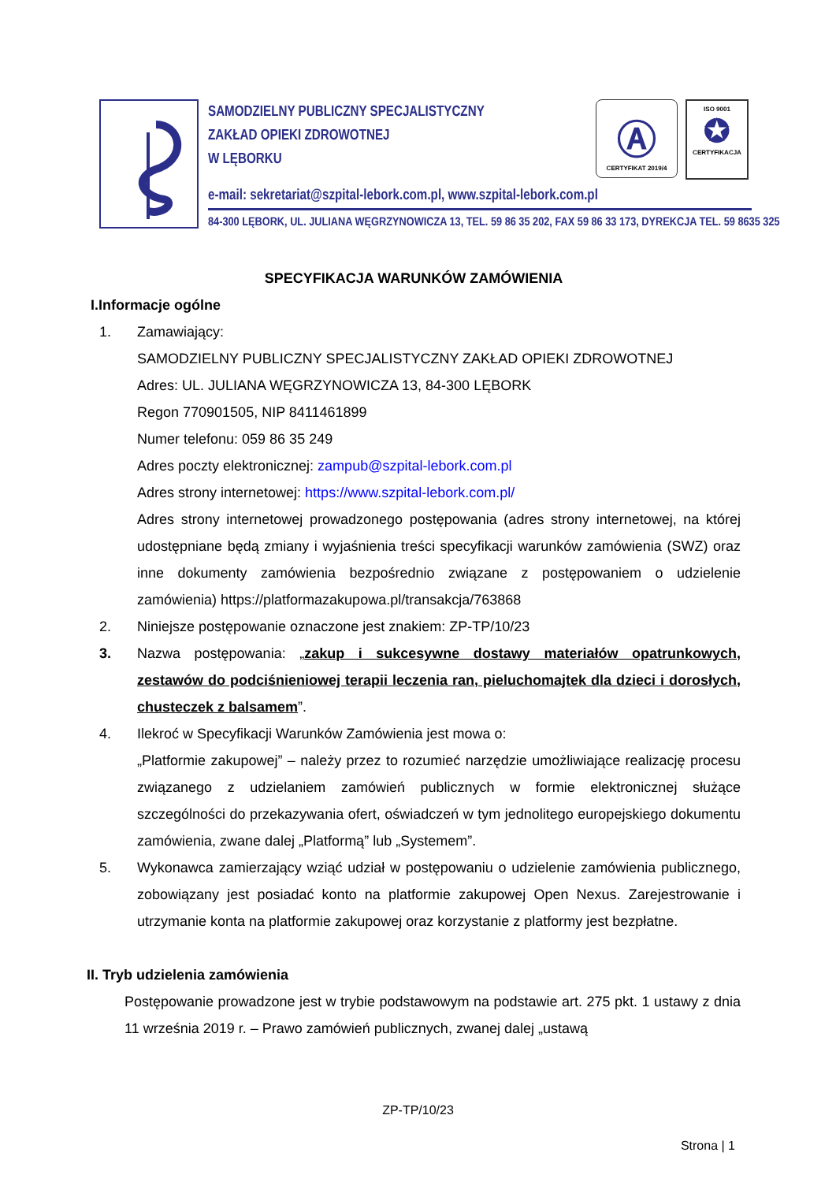SAMODZIELNY PUBLICZNY SPECJALISTYCZNY
ZAKŁAD OPIEKI ZDROWOTNEJ
W LĘBORKU
Ⓐ
CERTYFIKAT 2019/4
ISO 9001
✪
CERTYFIKACJA
e-mail: sekretariat@szpital-lebork.com.pl, www.szpital-lebork.com.pl
84-300 LĘBORK, UL. JULIANA WĘGRZYNOWICZA 13, TEL. 59 86 35 202, FAX 59 86 33 173, DYREKCJA TEL. 59 8635 325
SPECYFIKACJA WARUNKÓW ZAMÓWIENIA
I.Informacje ogólne
1. Zamawiający:
SAMODZIELNY PUBLICZNY SPECJALISTYCZNY ZAKŁAD OPIEKI ZDROWOTNEJ
Adres: UL. JULIANA WĘGRZYNOWICZA 13, 84-300 LĘBORK
Regon 770901505, NIP 8411461899
Numer telefonu: 059 86 35 249
Adres poczty elektronicznej: zampub@szpital-lebork.com.pl
Adres strony internetowej: https://www.szpital-lebork.com.pl/
Adres strony internetowej prowadzonego postępowania (adres strony internetowej, na której udostępniane będą zmiany i wyjaśnienia treści specyfikacji warunków zamówienia (SWZ) oraz inne dokumenty zamówienia bezpośrednio związane z postępowaniem o udzielenie zamówienia) https://platformazakupowa.pl/transakcja/763868
2. Niniejsze postępowanie oznaczone jest znakiem: ZP-TP/10/23
3. Nazwa postępowania: „zakup i sukcesywne dostawy materiałów opatrunkowych, zestawów do podciśnieniowej terapii leczenia ran, pieluchomajtek dla dzieci i dorosłych, chusteczek z balsamem”.
4. Ilekroć w Specyfikacji Warunków Zamówienia jest mowa o:
„Platformie zakupowej” – należy przez to rozumieć narzędzie umożliwiające realizację procesu związanego z udzielaniem zamówień publicznych w formie elektronicznej służące szczególności do przekazywania ofert, oświadczeń w tym jednolitego europejskiego dokumentu zamówienia, zwane dalej „Platformą” lub „Systemem”.
5. Wykonawca zamierzający wziąć udział w postępowaniu o udzielenie zamówienia publicznego, zobowiązany jest posiadać konto na platformie zakupowej Open Nexus. Zarejestrowanie i utrzymanie konta na platformie zakupowej oraz korzystanie z platformy jest bezpłatne.
II. Tryb udzielenia zamówienia
Postępowanie prowadzone jest w trybie podstawowym na podstawie art. 275 pkt. 1 ustawy z dnia 11 września 2019 r. – Prawo zamówień publicznych, zwanej dalej „ustawą
ZP-TP/10/23
Strona | 1